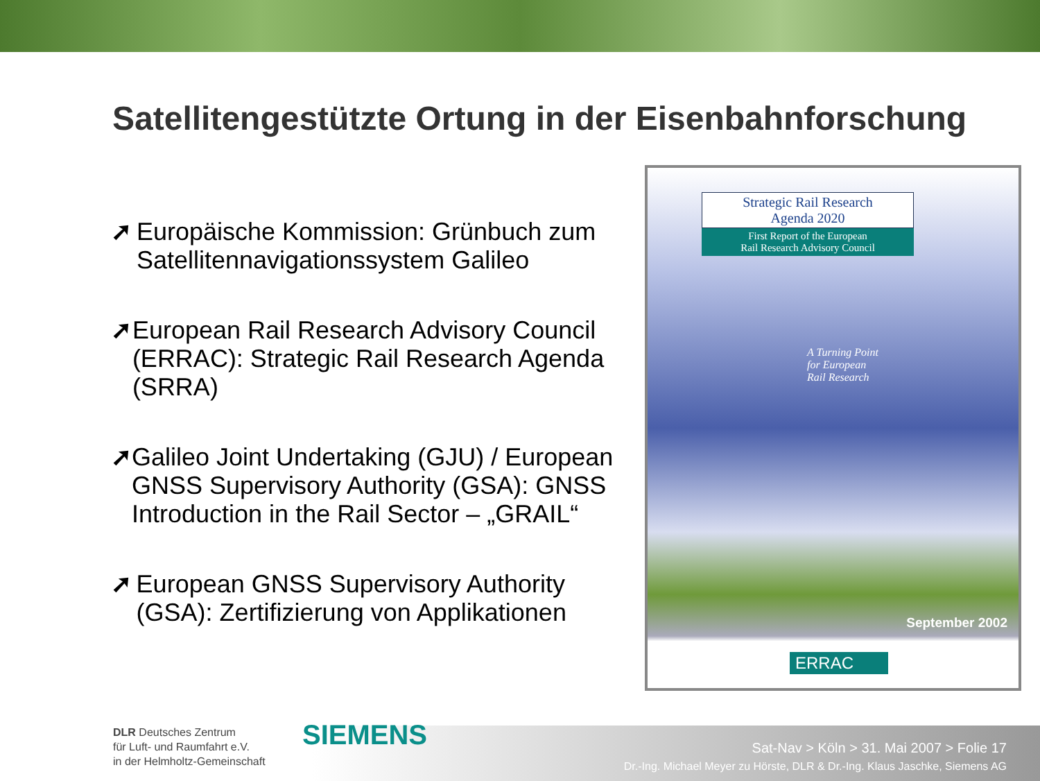Satellitengestützte Ortung in der Eisenbahnforschung
➚ Europäische Kommission: Grünbuch zum Satellitennavigationssystem Galileo
➚ European Rail Research Advisory Council (ERRAC): Strategic Rail Research Agenda (SRRA)
➚ Galileo Joint Undertaking (GJU) / European GNSS Supervisory Authority (GSA): GNSS Introduction in the Rail Sector – „GRAIL“
➚ European GNSS Supervisory Authority (GSA): Zertifizierung von Applikationen
Strategic Rail Research
Agenda 2020
First Report of the European
Rail Research Advisory Council
A Turning Point
for European
Rail Research
September 2002
ERRAC
DLR Deutsches Zentrum
für Luft- und Raumfahrt e.V.
in der Helmholtz-Gemeinschaft
SIEMENS
Sat-Nav > Köln > 31. Mai 2007 > Folie 17
Dr.-Ing. Michael Meyer zu Hörste, DLR & Dr.-Ing. Klaus Jaschke, Siemens AG